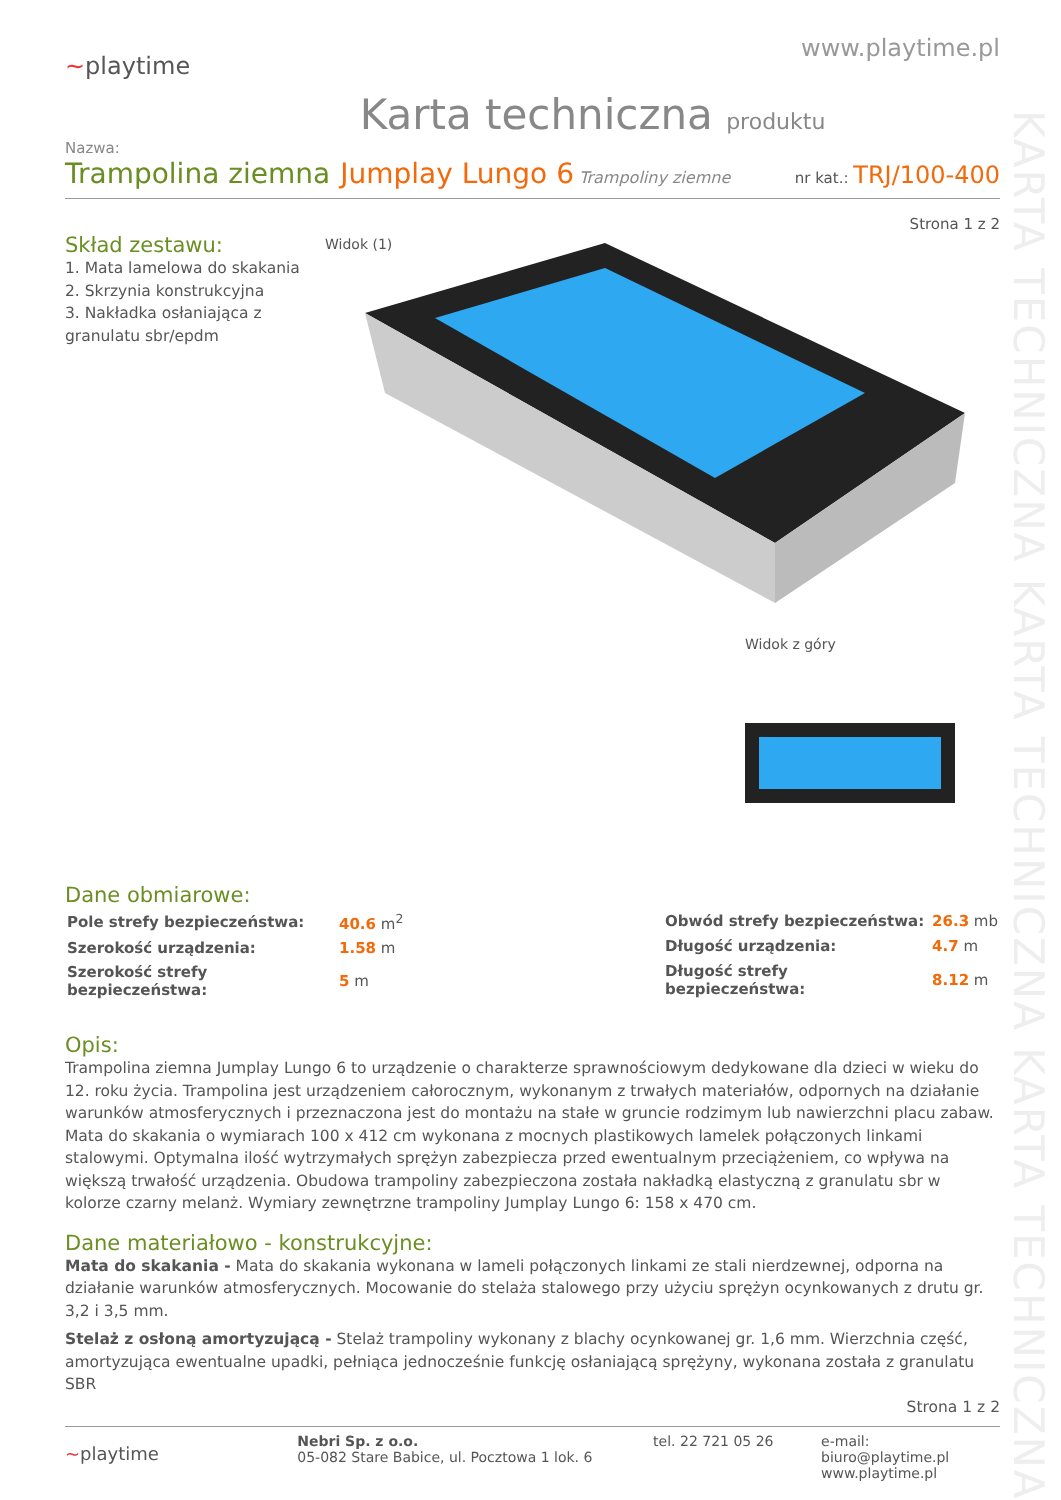KARTA TECHNICZNA KARTA TECHNICZNA KARTA TECHNICZNA
~playtime
www.playtime.pl
Karta techniczna produktu
Nazwa:
Trampolina ziemna Jumplay Lungo 6 Trampoliny ziemne nr kat.: TRJ/100-400
Strona 1 z 2
Skład zestawu:
1. Mata lamelowa do skakania
2. Skrzynia konstrukcyjna
3. Nakładka osłaniająca z granulatu sbr/epdm
Widok (1)
Widok z góry
Dane obmiarowe:
| Pole strefy bezpieczeństwa: | 40.6 m<sup>2</sup> |
| Szerokość urządzenia: | 1.58 m |
| Szerokość strefy bezpieczeństwa: | 5 m |
| Obwód strefy bezpieczeństwa: | 26.3 mb |
| Długość urządzenia: | 4.7 m |
| Długość strefy bezpieczeństwa: | 8.12 m |
Opis:
Trampolina ziemna Jumplay Lungo 6 to urządzenie o charakterze sprawnościowym dedykowane dla dzieci w wieku do 12. roku życia. Trampolina jest urządzeniem całorocznym, wykonanym z trwałych materiałów, odpornych na działanie warunków atmosferycznych i przeznaczona jest do montażu na stałe w gruncie rodzimym lub nawierzchni placu zabaw. Mata do skakania o wymiarach 100 x 412 cm wykonana z mocnych plastikowych lamelek połączonych linkami stalowymi. Optymalna ilość wytrzymałych sprężyn zabezpiecza przed ewentualnym przeciążeniem, co wpływa na większą trwałość urządzenia. Obudowa trampoliny zabezpieczona została nakładką elastyczną z granulatu sbr w kolorze czarny melanż. Wymiary zewnętrzne trampoliny Jumplay Lungo 6: 158 x 470 cm.
Dane materiałowo - konstrukcyjne:
Mata do skakania - Mata do skakania wykonana w lameli połączonych linkami ze stali nierdzewnej, odporna na działanie warunków atmosferycznych. Mocowanie do stelaża stalowego przy użyciu sprężyn ocynkowanych z drutu gr. 3,2 i 3,5 mm.
Stelaż z osłoną amortyzującą - Stelaż trampoliny wykonany z blachy ocynkowanej gr. 1,6 mm. Wierzchnia część, amortyzująca ewentualne upadki, pełniąca jednocześnie funkcję osłaniającą sprężyny, wykonana została z granulatu SBR
Strona 1 z 2
~playtime
Nebri Sp. z o.o.
05-082 Stare Babice, ul. Pocztowa 1 lok. 6
tel. 22 721 05 26 e-mail: biuro@playtime.pl
www.playtime.pl